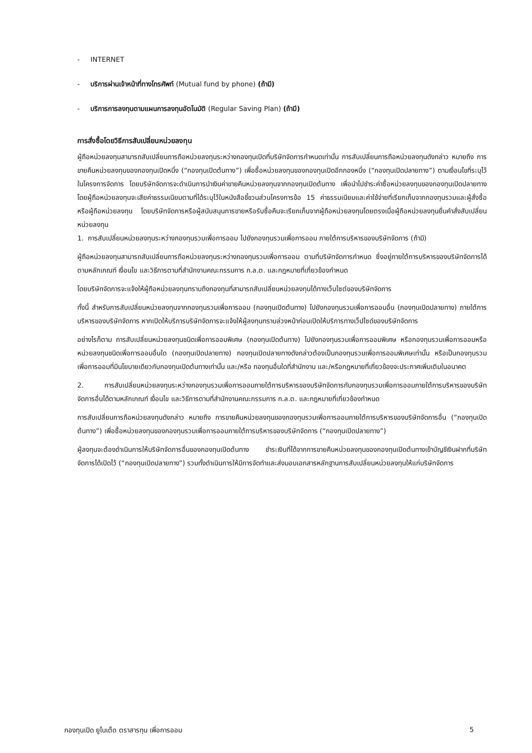- INTERNET
- บริการผ่านเจ้าหน้าที่ทางโทรศัพท์ (Mutual fund by phone) (ถ้ามี)
- บริการการลงทุนตามแผนการลงทุนอัตโนมัติ (Regular Saving Plan) (ถ้ามี)
การสั่งซื้อโดยวิธีการสับเปลี่ยนหน่วยลงทุน
ผู้ถือหน่วยลงทุนสามารถสับเปลี่ยนการถือหน่วยลงทุนระหว่างกองทุนเปิดที่บริษัทจัดการกำหนดเท่านั้น การสับเปลี่ยนการถือหน่วยลงทุนดังกล่าว หมายถึง การขายคืนหน่วยลงทุนของกองทุนเปิดหนึ่ง (“กองทุนเปิดต้นทาง”) เพื่อซื้อหน่วยลงทุนของกองทุนเปิดอีกกองหนึ่ง (“กองทุนเปิดปลายทาง”) ตามเงื่อนไขที่ระบุไว้ในโครงการจัดการ โดยบริษัทจัดการจะดำเนินการนำเงินค่าขายคืนหน่วยลงทุนจากกองทุนเปิดต้นทาง เพื่อนำไปชำระค่าซื้อหน่วยลงทุนของกองทุนเปิดปลายทาง โดยผู้ถือหน่วยลงทุนจะเสียค่าธรรมเนียมตามที่ได้ระบุไว้ในหนังสือชี้ชวนส่วนโครงการข้อ 15 ค่าธรรมเนียมและค่าใช้จ่ายที่เรียกเก็บจากกองทุนรวมและผู้สั่งซื้อหรือผู้ถือหน่วยลงทุน โดยบริษัทจัดการหรือผู้สนับสนุนการขายหรือรับซื้อคืนจะเรียกเก็บจากผู้ถือหน่วยลงทุนโดยตรงเมื่อผู้ถือหน่วยลงทุนยื่นคำสั่งสับเปลี่ยนหน่วยลงทุน
1. การสับเปลี่ยนหน่วยลงทุนระหว่างกองทุนรวมเพื่อการออม ไปยังกองทุนรวมเพื่อการออม ภายใต้การบริหารของบริษัทจัดการ (ถ้ามี)
ผู้ถือหน่วยลงทุนสามารถสับเปลี่ยนการถือหน่วยลงทุนระหว่างกองทุนรวมเพื่อการออม ตามที่บริษัทจัดการกำหนด ซึ่งอยู่ภายใต้การบริหารของบริษัทจัดการได้ตามหลักเกณฑ์ เงื่อนไข และวิธีการตามที่สำนักงานคณะกรรมการ ก.ล.ต. และกฎหมายที่เกี่ยวข้องกำหนด
โดยบริษัทจัดการจะแจ้งให้ผู้ถือหน่วยลงทุนทราบถึงกองทุนที่สามารถสับเปลี่ยนหน่วยลงทุนได้ทางเว็บไซต์ของบริษัทจัดการ
ทั้งนี้ สำหรับการสับเปลี่ยนหน่วยลงทุนจากกองทุนรวมเพื่อการออม (กองทุนเปิดต้นทาง) ไปยังกองทุนรวมเพื่อการออมอื่น (กองทุนเปิดปลายทาง) ภายใต้การบริหารของบริษัทจัดการ หากเปิดให้บริการบริษัทจัดการจะแจ้งให้ผู้ลงทุนทราบล่วงหน้าก่อนเปิดให้บริการทางเว็ปไซด์ของบริษัทจัดการ
อย่างไรก็ตาม การสับเปลี่ยนหน่วยลงทุนชนิดเพื่อการออมพิเศษ (กองทุนเปิดต้นทาง) ไปยังกองทุนรวมเพื่อการออมพิเศษ หรือกองทุนรวมเพื่อการออมหรือหน่วยลงทุนชนิดเพื่อการออมอื่นใด (กองทุนเปิดปลายทาง) กองทุนเปิดปลายทางดังกล่าวต้องเป็นกองทุนรวมเพื่อการออมพิเศษเท่านั้น หรือเป็นกองทุนรวมเพื่อการออมที่มีนโยบายเดียวกับกองทุนเปิดต้นทางเท่านั้น และ/หรือ กองทุนอื่นใดที่สำนักงาน และ/หรือกฎหมายที่เกี่ยวข้องจะประกาศเพิ่มเติมในอนาคต
2. การสับเปลี่ยนหน่วยลงทุนระหว่างกองทุนรวมเพื่อการออมภายใต้การบริหารของบริษัทจัดการกับกองทุนรวมเพื่อการออมภายใต้การบริหารของบริษัทจัดการอื่นได้ตามหลักเกณฑ์ เงื่อนไข และวิธีการตามที่สำนักงานคณะกรรมการ ก.ล.ต. และกฎหมายที่เกี่ยวข้องกำหนด
การสับเปลี่ยนการถือหน่วยลงทุนดังกล่าว หมายถึง การขายคืนหน่วยลงทุนของกองทุนรวมเพื่อการออมภายใต้การบริหารของบริษัทจัดการอื่น (“กองทุนเปิดต้นทาง”) เพื่อซื้อหน่วยลงทุนของกองทุนรวมเพื่อการออมภายใต้การบริหารของบริษัทจัดการ (“กองทุนเปิดปลายทาง”)
ผู้ลงทุนจะต้องดำเนินการให้บริษัทจัดการอื่นของกองทุนเปิดต้นทาง ชำระเงินที่ได้จากการขายคืนหน่วยลงทุนของกองทุนเปิดต้นทางเข้าบัญชีเงินฝากที่บริษัทจัดการได้เปิดไว้ (“กองทุนเปิดปลายทาง”) รวมทั้งดำเนินการให้มีการจัดทำและส่งมอบเอกสารหลักฐานการสับเปลี่ยนหน่วยลงทุนให้แก่บริษัทจัดการ
กองทุนเปิด ยูไนเต็ด ตราสารทุน เพื่อการออม 5